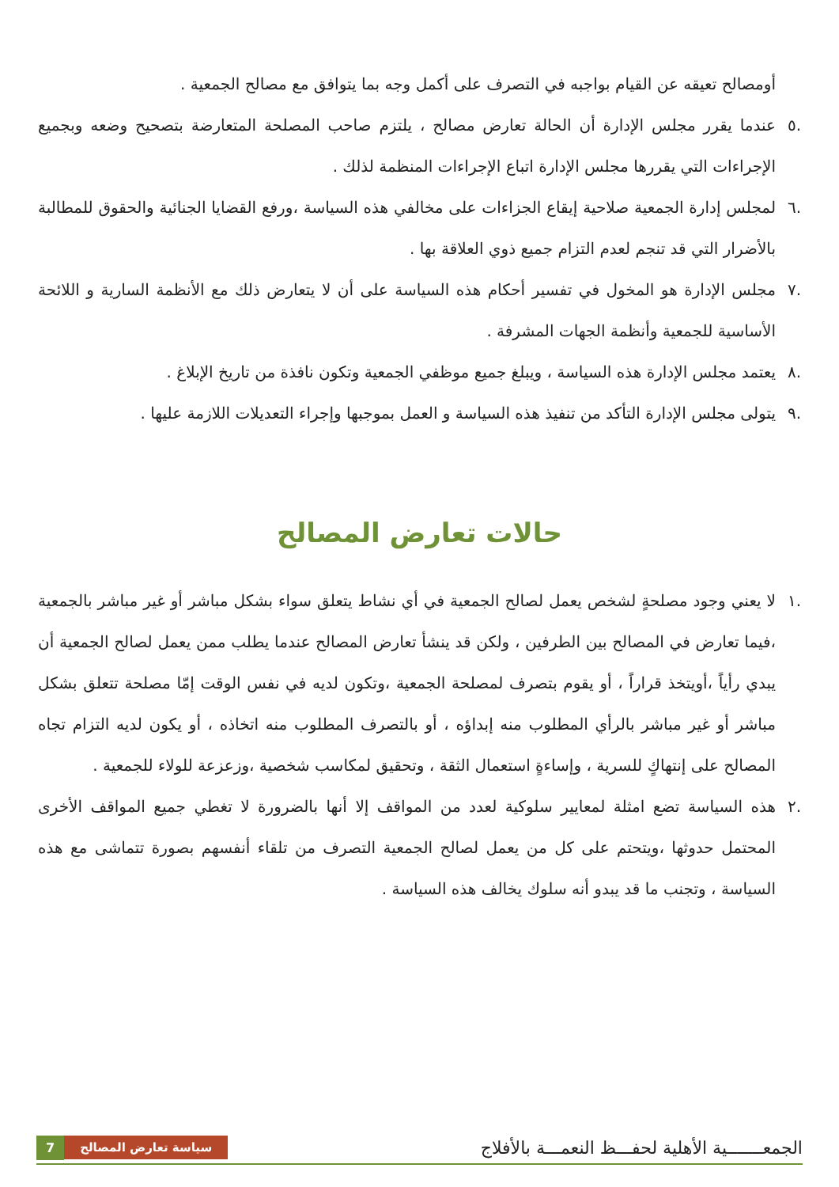أومصالح تعيقه عن القيام بواجبه في التصرف على أكمل وجه بما يتوافق مع مصالح الجمعية .
.٥ عندما يقرر مجلس الإدارة أن الحالة تعارض مصالح ، يلتزم صاحب المصلحة المتعارضة بتصحيح وضعه وبجميع الإجراءات التي يقررها مجلس الإدارة اتباع الإجراءات المنظمة لذلك .
.٦ لمجلس إدارة الجمعية صلاحية إيقاع الجزاءات على مخالفي هذه السياسة ،ورفع القضايا الجنائية والحقوق للمطالبة بالأضرار التي قد تنجم لعدم التزام جميع ذوي العلاقة بها .
.٧ مجلس الإدارة هو المخول في تفسير أحكام هذه السياسة على أن لا يتعارض ذلك مع الأنظمة السارية و اللائحة الأساسية للجمعية وأنظمة الجهات المشرفة .
.٨ يعتمد مجلس الإدارة هذه السياسة ، ويبلغ جميع موظفي الجمعية وتكون نافذة من تاريخ الإبلاغ .
.٩ يتولى مجلس الإدارة التأكد من تنفيذ هذه السياسة و العمل بموجبها وإجراء التعديلات اللازمة عليها .
حالات تعارض المصالح
.١ لا يعني وجود مصلحةٍ لشخص يعمل لصالح الجمعية في أي نشاط يتعلق سواء بشكل مباشر أو غير مباشر بالجمعية ،فيما تعارض في المصالح بين الطرفين ، ولكن قد ينشأ تعارض المصالح عندما يطلب ممن يعمل لصالح الجمعية أن يبدي رأياً ،أويتخذ قراراً ، أو يقوم بتصرف لمصلحة الجمعية ،وتكون لديه في نفس الوقت إمّا مصلحة تتعلق بشكل مباشر أو غير مباشر بالرأي المطلوب منه إبداؤه ، أو بالتصرف المطلوب منه اتخاذه ، أو يكون لديه التزام تجاه المصالح على إنتهاكٍ للسرية ، وإساءةٍ استعمال الثقة ، وتحقيق لمكاسب شخصية ،وزعزعة للولاء للجمعية .
.٢ هذه السياسة تضع امثلة لمعايير سلوكية لعدد من المواقف إلا أنها بالضرورة لا تغطي جميع المواقف الأخرى المحتمل حدوثها ،ويتحتم على كل من يعمل لصالح الجمعية التصرف من تلقاء أنفسهم بصورة تتماشى مع هذه السياسة ، وتجنب ما قد يبدو أنه سلوك يخالف هذه السياسة .
الجمعـــــــية الأهلية لحفـــظ النعمـــة بالأفلاج 7 سياسة تعارض المصالح